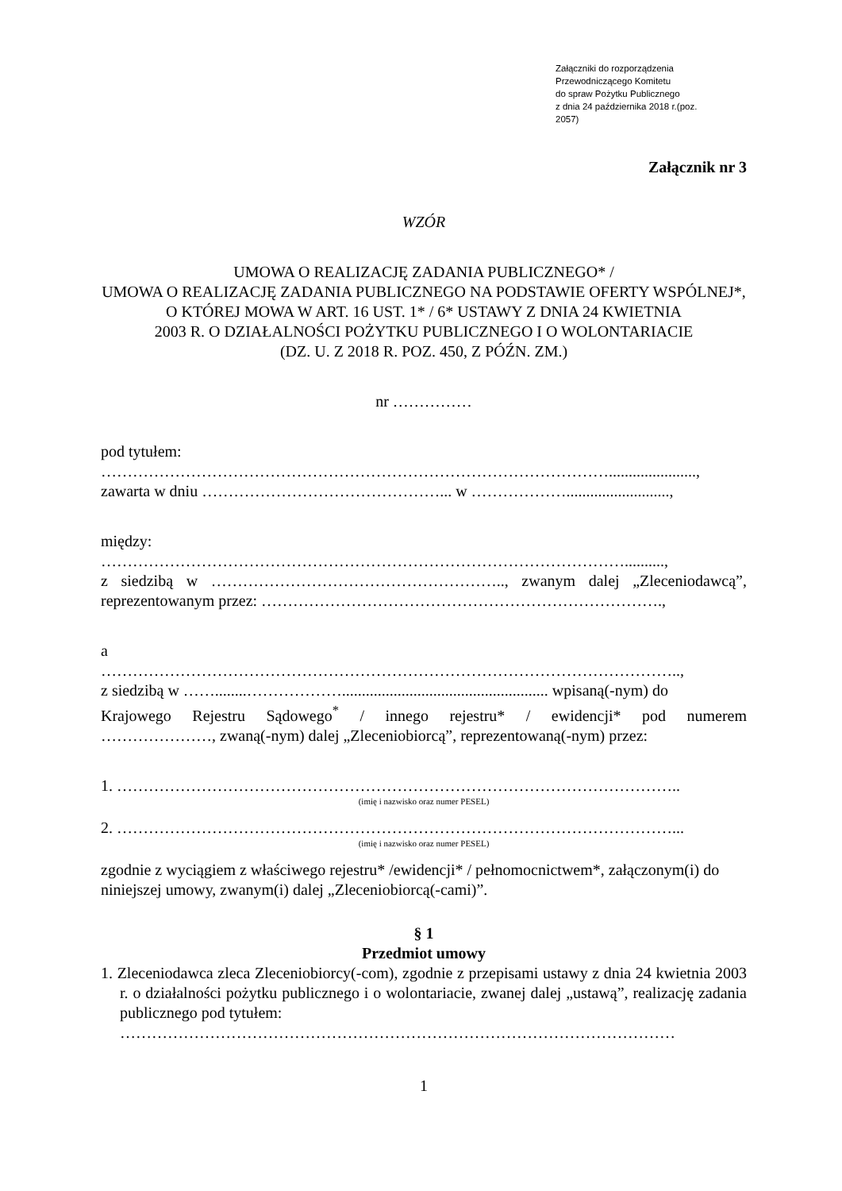Załączniki do rozporządzenia
Przewodniczącego Komitetu
do spraw Pożytku Publicznego
z dnia 24 października 2018 r.(poz.
2057)
Załącznik nr 3
WZÓR
UMOWA O REALIZACJĘ ZADANIA PUBLICZNEGO* /
UMOWA O REALIZACJĘ ZADANIA PUBLICZNEGO NA PODSTAWIE OFERTY WSPÓLNEJ*,
O KTÓREJ MOWA W ART. 16 UST. 1* / 6* USTAWY Z DNIA 24 KWIETNIA
2003 R. O DZIAŁALNOŚCI POŻYTKU PUBLICZNEGO I O WOLONTARIACIE
(DZ. U. Z 2018 R. POZ. 450, Z PÓŹN. ZM.)
nr ……………
pod tytułem:
……………………………………………………………………………………......................,
zawarta w dniu ………………………………………... w ………………..........................,
między:
………………………………………………………………………………………..........,
z siedzibą w ……………………………………………….., zwanym dalej „Zleceniodawcą”,
reprezentowanym przez: ………………………………………………………………….,
a
………………………………………………………………………………………………..,
z siedzibą w ……........……………….................................................... wpisaną(-nym) do
Krajowego Rejestru Sądowego<sup>*</sup> / innego rejestru* / ewidencji* pod numerem
…………………, zwaną(-nym) dalej „Zleceniobiorcą”, reprezentowaną(-nym) przez:
1. ……………………………………………………………………………………………..
(imię i nazwisko oraz numer PESEL)
2. ……………………………………………………………………………………………...
(imię i nazwisko oraz numer PESEL)
zgodnie z wyciągiem z właściwego rejestru* /ewidencji* / pełnomocnictwem*, załączonym(i) do niniejszej umowy, zwanym(i) dalej „Zleceniobiorcą(-cami)”.
§ 1
Przedmiot umowy
1. Zleceniodawca zleca Zleceniobiorcy(-com), zgodnie z przepisami ustawy z dnia 24 kwietnia 2003 r. o działalności pożytku publicznego i o wolontariacie, zwanej dalej „ustawą”, realizację zadania publicznego pod tytułem:
……………………………………………………………………………………………
1